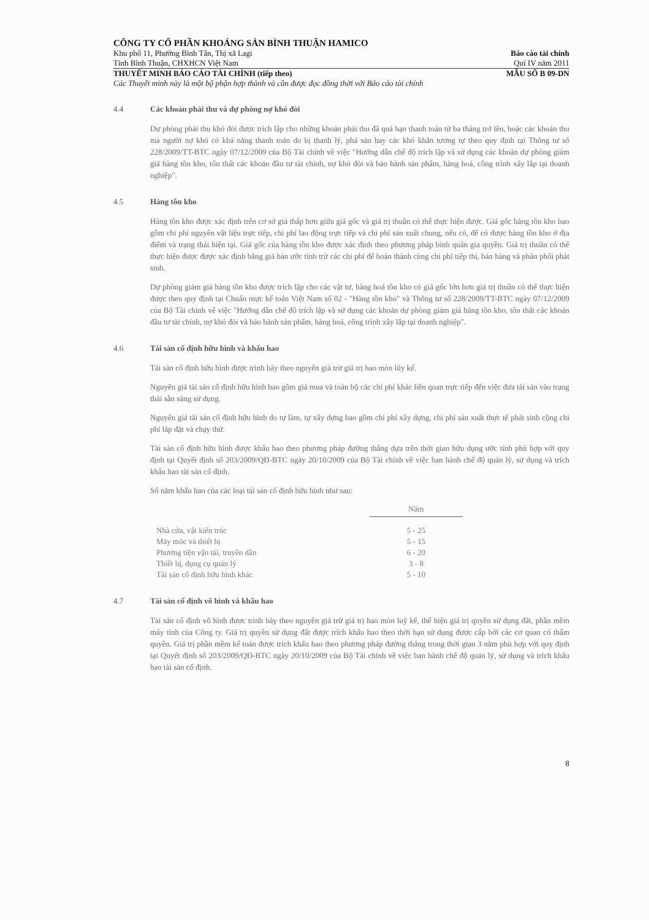CÔNG TY CỔ PHẦN KHOÁNG SẢN BÌNH THUẬN HAMICO
Khu phố 11, Phường Bình Tân, Thị xã Lagi Báo cáo tài chính
Tỉnh Bình Thuận, CHXHCN Việt Nam Quí IV năm 2011
THUYẾT MINH BÁO CÁO TÀI CHÍNH (tiếp theo) MẪU SỐ B 09-DN
Các Thuyết minh này là một bộ phận hợp thành và cần được đọc đồng thời với Báo cáo tài chính
4.4 Các khoản phải thu và dự phòng nợ khó đòi
Dự phòng phải thu khó đòi được trích lập cho những khoản phải thu đã quá hạn thanh toán từ ba tháng trở lên, hoặc các khoản thu mà người nợ khó có khả năng thanh toán do bị thanh lý, phá sản hay các khó khăn tương tự theo quy định tại Thông tư số 228/2009/TT-BTC ngày 07/12/2009 của Bộ Tài chính về việc "Hướng dẫn chế độ trích lập và sử dụng các khoản dự phòng giảm giá hàng tồn kho, tổn thất các khoản đầu tư tài chính, nợ khó đòi và bảo hành sản phẩm, hàng hoá, công trình xây lắp tại doanh nghiệp".
4.5 Hàng tồn kho
Hàng tồn kho được xác định trên cơ sở giá thấp hơn giữa giá gốc và giá trị thuần có thể thực hiện được. Giá gốc hàng tồn kho bao gồm chi phí nguyên vật liệu trực tiếp, chi phí lao động trực tiếp và chi phí sản xuất chung, nếu có, để có được hàng tồn kho ở địa điểm và trạng thái hiện tại. Giá gốc của hàng tồn kho được xác định theo phương pháp bình quân gia quyền. Giá trị thuần có thể thực hiện được được xác định bằng giá bán ước tính trừ các chi phí để hoàn thành cùng chi phí tiếp thị, bán hàng và phân phối phát sinh.
Dự phòng giảm giá hàng tồn kho được trích lập cho các vật tư, hàng hoá tồn kho có giá gốc lớn hơn giá trị thuần có thể thực hiện được theo quy định tại Chuẩn mực kế toán Việt Nam số 02 - "Hàng tồn kho" và Thông tư số 228/2009/TT-BTC ngày 07/12/2009 của Bộ Tài chính về việc "Hướng dẫn chế độ trích lập và sử dụng các khoản dự phòng giảm giá hàng tồn kho, tổn thất các khoản đầu tư tài chính, nợ khó đòi và bảo hành sản phẩm, hàng hoá, công trình xây lắp tại doanh nghiệp".
4.6 Tài sản cố định hữu hình và khấu hao
Tài sản cố định hữu hình được trình bày theo nguyên giá trừ giá trị hao mòn lũy kế.
Nguyên giá tài sản cố định hữu hình bao gồm giá mua và toàn bộ các chi phí khác liên quan trực tiếp đến việc đưa tài sản vào trạng thái sẵn sàng sử dụng.
Nguyên giá tài sản cố định hữu hình do tự làm, tự xây dựng bao gồm chi phí xây dựng, chi phí sản xuất thực tế phát sinh cộng chi phí lắp đặt và chạy thử.
Tài sản cố định hữu hình được khấu hao theo phương pháp đường thẳng dựa trên thời gian hữu dụng ước tính phù hợp với quy định tại Quyết định số 203/2009/QĐ-BTC ngày 20/10/2009 của Bộ Tài chính về việc ban hành chế độ quản lý, sử dụng và trích khấu hao tài sản cố định.
Số năm khấu hao của các loại tài sản cố định hữu hình như sau:
| | Năm |
| --- | --- |
| Nhà cửa, vật kiến trúc | 5 - 25 |
| Máy móc và thiết bị | 5 - 15 |
| Phương tiện vận tải, truyền dẫn | 6 - 20 |
| Thiết bị, dụng cụ quản lý | 3 - 8 |
| Tài sản cố định hữu hình khác | 5 - 10 |
4.7 Tài sản cố định vô hình và khấu hao
Tài sản cố định vô hình được trình bày theo nguyên giá trừ giá trị hao mòn luỹ kế, thể hiện giá trị quyền sử dụng đất, phần mềm máy tính của Công ty. Giá trị quyền sử dụng đất được trích khấu hao theo thời hạn sử dụng được cấp bởi các cơ quan có thẩm quyền. Giá trị phần mềm kế toán được trích khấu hao theo phương pháp đường thẳng trong thời gian 3 năm phù hợp với quy định tại Quyết định số 203/2009/QĐ-BTC ngày 20/10/2009 của Bộ Tài chính về việc ban hành chế độ quản lý, sử dụng và trích khấu hao tài sản cố định.
8